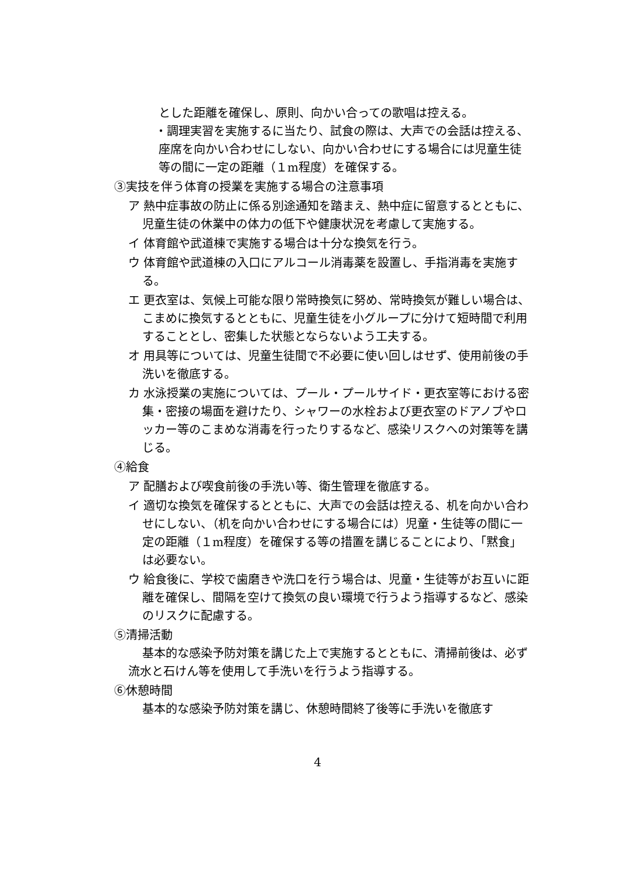とした距離を確保し、原則、向かい合っての歌唱は控える。
・調理実習を実施するに当たり、試食の際は、大声での会話は控える、座席を向かい合わせにしない、向かい合わせにする場合には児童生徒等の間に一定の距離（１m程度）を確保する。
③実技を伴う体育の授業を実施する場合の注意事項
ア 熱中症事故の防止に係る別途通知を踏まえ、熱中症に留意するとともに、児童生徒の休業中の体力の低下や健康状況を考慮して実施する。
イ 体育館や武道棟で実施する場合は十分な換気を行う。
ウ 体育館や武道棟の入口にアルコール消毒薬を設置し、手指消毒を実施する。
エ 更衣室は、気候上可能な限り常時換気に努め、常時換気が難しい場合は、こまめに換気するとともに、児童生徒を小グループに分けて短時間で利用することとし、密集した状態とならないよう工夫する。
オ 用具等については、児童生徒間で不必要に使い回しはせず、使用前後の手洗いを徹底する。
カ 水泳授業の実施については、プール・プールサイド・更衣室等における密集・密接の場面を避けたり、シャワーの水栓および更衣室のドアノブやロッカー等のこまめな消毒を行ったりするなど、感染リスクへの対策等を講じる。
④給食
ア 配膳および喫食前後の手洗い等、衛生管理を徹底する。
イ 適切な換気を確保するとともに、大声での会話は控える、机を向かい合わせにしない、（机を向かい合わせにする場合には）児童・生徒等の間に一定の距離（１m程度）を確保する等の措置を講じることにより、「黙食」は必要ない。
ウ 給食後に、学校で歯磨きや洗口を行う場合は、児童・生徒等がお互いに距離を確保し、間隔を空けて換気の良い環境で行うよう指導するなど、感染のリスクに配慮する。
⑤清掃活動
基本的な感染予防対策を講じた上で実施するとともに、清掃前後は、必ず流水と石けん等を使用して手洗いを行うよう指導する。
⑥休憩時間
基本的な感染予防対策を講じ、休憩時間終了後等に手洗いを徹底す
4